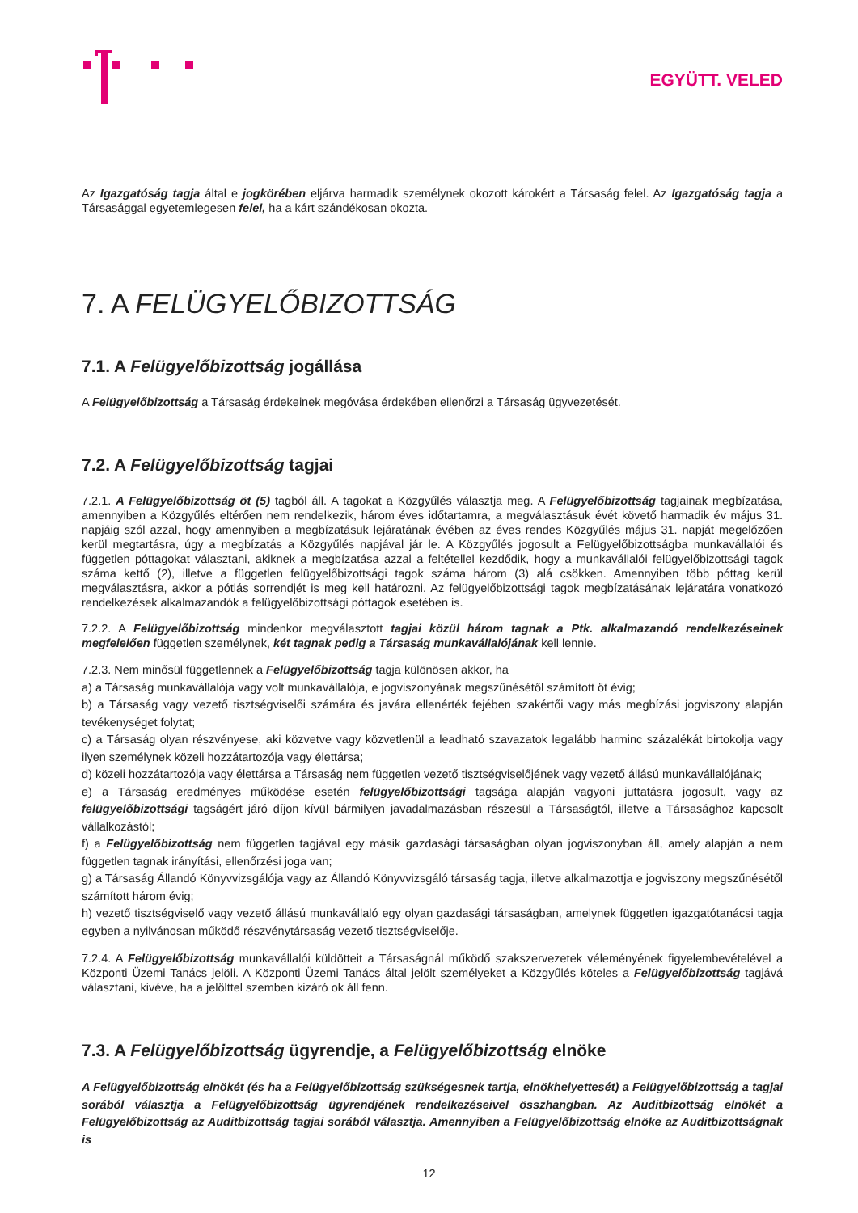EGYÜTT. VELED
Az Igazgatóság tagja által e jogkörében eljárva harmadik személynek okozott károkért a Társaság felel. Az Igazgatóság tagja a Társasággal egyetemlegesen felel, ha a kárt szándékosan okozta.
7. A FELÜGYELŐBIZOTTSÁG
7.1. A Felügyelőbizottság jogállása
A Felügyelőbizottság a Társaság érdekeinek megóvása érdekében ellenőrzi a Társaság ügyvezetését.
7.2. A Felügyelőbizottság tagjai
7.2.1. A Felügyelőbizottság öt (5) tagból áll. A tagokat a Közgyűlés választja meg. A Felügyelőbizottság tagjainak megbízatása, amennyiben a Közgyűlés eltérően nem rendelkezik, három éves időtartamra, a megválasztásuk évét követő harmadik év május 31. napjáig szól azzal, hogy amennyiben a megbízatásuk lejáratának évében az éves rendes Közgyűlés május 31. napját megelőzően kerül megtartásra, úgy a megbízatás a Közgyűlés napjával jár le. A Közgyűlés jogosult a Felügyelőbizottságba munkavállalói és független póttagokat választani, akiknek a megbízatása azzal a feltétellel kezdődik, hogy a munkavállalói felügyelőbizottsági tagok száma kettő (2), illetve a független felügyelőbizottsági tagok száma három (3) alá csökken. Amennyiben több póttag kerül megválasztásra, akkor a pótlás sorrendjét is meg kell határozni. Az felügyelőbizottsági tagok megbízatásának lejáratára vonatkozó rendelkezések alkalmazandók a felügyelőbizottsági póttagok esetében is.
7.2.2. A Felügyelőbizottság mindenkor megválasztott tagjai közül három tagnak a Ptk. alkalmazandó rendelkezéseinek megfelelően független személynek, két tagnak pedig a Társaság munkavállalójának kell lennie.
7.2.3. Nem minősül függetlennek a Felügyelőbizottság tagja különösen akkor, ha
a) a Társaság munkavállalója vagy volt munkavállalója, e jogviszonyának megszűnésétől számított öt évig;
b) a Társaság vagy vezető tisztségviselői számára és javára ellenérték fejében szakértői vagy más megbízási jogviszony alapján tevékenységet folytat;
c) a Társaság olyan részvényese, aki közvetve vagy közvetlenül a leadható szavazatok legalább harminc százalékát birtokolja vagy ilyen személynek közeli hozzátartozója vagy élettársa;
d) közeli hozzátartozója vagy élettársa a Társaság nem független vezető tisztségviselőjének vagy vezető állású munkavállalójának;
e) a Társaság eredményes működése esetén felügyelőbizottsági tagsága alapján vagyoni juttatásra jogosult, vagy az felügyelőbizottsági tagságért járó díjon kívül bármilyen javadalmazásban részesül a Társaságtól, illetve a Társasághoz kapcsolt vállalkozástól;
f) a Felügyelőbizottság nem független tagjával egy másik gazdasági társaságban olyan jogviszonyban áll, amely alapján a nem független tagnak irányítási, ellenőrzési joga van;
g) a Társaság Állandó Könyvvizsgálója vagy az Állandó Könyvvizsgáló társaság tagja, illetve alkalmazottja e jogviszony megszűnésétől számított három évig;
h) vezető tisztségviselő vagy vezető állású munkavállaló egy olyan gazdasági társaságban, amelynek független igazgatótanácsi tagja egyben a nyilvánosan működő részvénytársaság vezető tisztségviselője.
7.2.4. A Felügyelőbizottság munkavállalói küldötteit a Társaságnál működő szakszervezetek véleményének figyelembevételével a Központi Üzemi Tanács jelöli. A Központi Üzemi Tanács által jelölt személyeket a Közgyűlés köteles a Felügyelőbizottság tagjává választani, kivéve, ha a jelölttel szemben kizáró ok áll fenn.
7.3. A Felügyelőbizottság ügyrendje, a Felügyelőbizottság elnöke
A Felügyelőbizottság elnökét (és ha a Felügyelőbizottság szükségesnek tartja, elnökhelyettesét) a Felügyelőbizottság a tagjai sorából választja a Felügyelőbizottság ügyrendjének rendelkezéseivel összhangban. Az Auditbizottság elnökét a Felügyelőbizottság az Auditbizottság tagjai sorából választja. Amennyiben a Felügyelőbizottság elnöke az Auditbizottságnak is
12